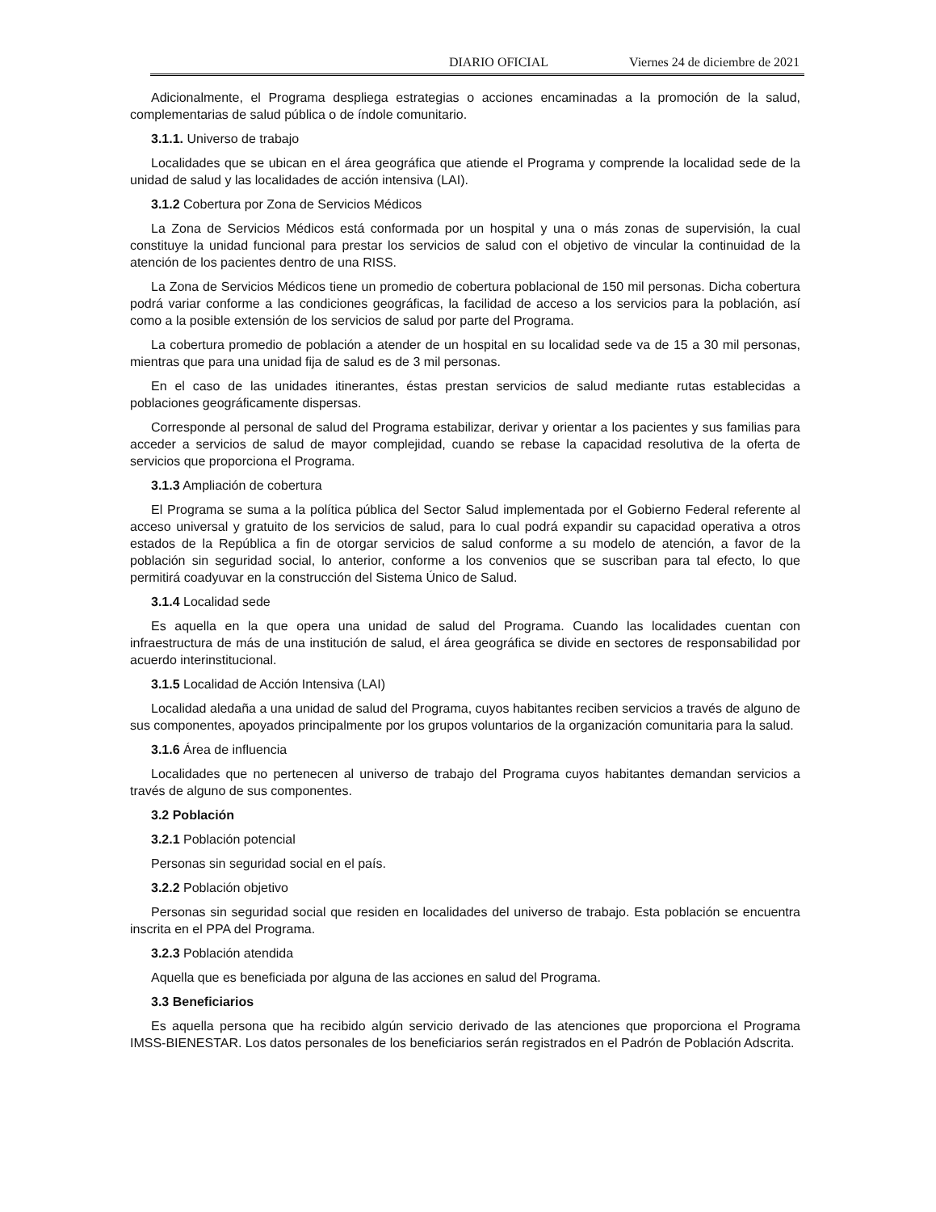DIARIO OFICIAL Viernes 24 de diciembre de 2021
Adicionalmente, el Programa despliega estrategias o acciones encaminadas a la promoción de la salud, complementarias de salud pública o de índole comunitario.
3.1.1. Universo de trabajo
Localidades que se ubican en el área geográfica que atiende el Programa y comprende la localidad sede de la unidad de salud y las localidades de acción intensiva (LAI).
3.1.2 Cobertura por Zona de Servicios Médicos
La Zona de Servicios Médicos está conformada por un hospital y una o más zonas de supervisión, la cual constituye la unidad funcional para prestar los servicios de salud con el objetivo de vincular la continuidad de la atención de los pacientes dentro de una RISS.
La Zona de Servicios Médicos tiene un promedio de cobertura poblacional de 150 mil personas. Dicha cobertura podrá variar conforme a las condiciones geográficas, la facilidad de acceso a los servicios para la población, así como a la posible extensión de los servicios de salud por parte del Programa.
La cobertura promedio de población a atender de un hospital en su localidad sede va de 15 a 30 mil personas, mientras que para una unidad fija de salud es de 3 mil personas.
En el caso de las unidades itinerantes, éstas prestan servicios de salud mediante rutas establecidas a poblaciones geográficamente dispersas.
Corresponde al personal de salud del Programa estabilizar, derivar y orientar a los pacientes y sus familias para acceder a servicios de salud de mayor complejidad, cuando se rebase la capacidad resolutiva de la oferta de servicios que proporciona el Programa.
3.1.3 Ampliación de cobertura
El Programa se suma a la política pública del Sector Salud implementada por el Gobierno Federal referente al acceso universal y gratuito de los servicios de salud, para lo cual podrá expandir su capacidad operativa a otros estados de la República a fin de otorgar servicios de salud conforme a su modelo de atención, a favor de la población sin seguridad social, lo anterior, conforme a los convenios que se suscriban para tal efecto, lo que permitirá coadyuvar en la construcción del Sistema Único de Salud.
3.1.4 Localidad sede
Es aquella en la que opera una unidad de salud del Programa. Cuando las localidades cuentan con infraestructura de más de una institución de salud, el área geográfica se divide en sectores de responsabilidad por acuerdo interinstitucional.
3.1.5 Localidad de Acción Intensiva (LAI)
Localidad aledaña a una unidad de salud del Programa, cuyos habitantes reciben servicios a través de alguno de sus componentes, apoyados principalmente por los grupos voluntarios de la organización comunitaria para la salud.
3.1.6 Área de influencia
Localidades que no pertenecen al universo de trabajo del Programa cuyos habitantes demandan servicios a través de alguno de sus componentes.
3.2 Población
3.2.1 Población potencial
Personas sin seguridad social en el país.
3.2.2 Población objetivo
Personas sin seguridad social que residen en localidades del universo de trabajo. Esta población se encuentra inscrita en el PPA del Programa.
3.2.3 Población atendida
Aquella que es beneficiada por alguna de las acciones en salud del Programa.
3.3 Beneficiarios
Es aquella persona que ha recibido algún servicio derivado de las atenciones que proporciona el Programa IMSS-BIENESTAR. Los datos personales de los beneficiarios serán registrados en el Padrón de Población Adscrita.